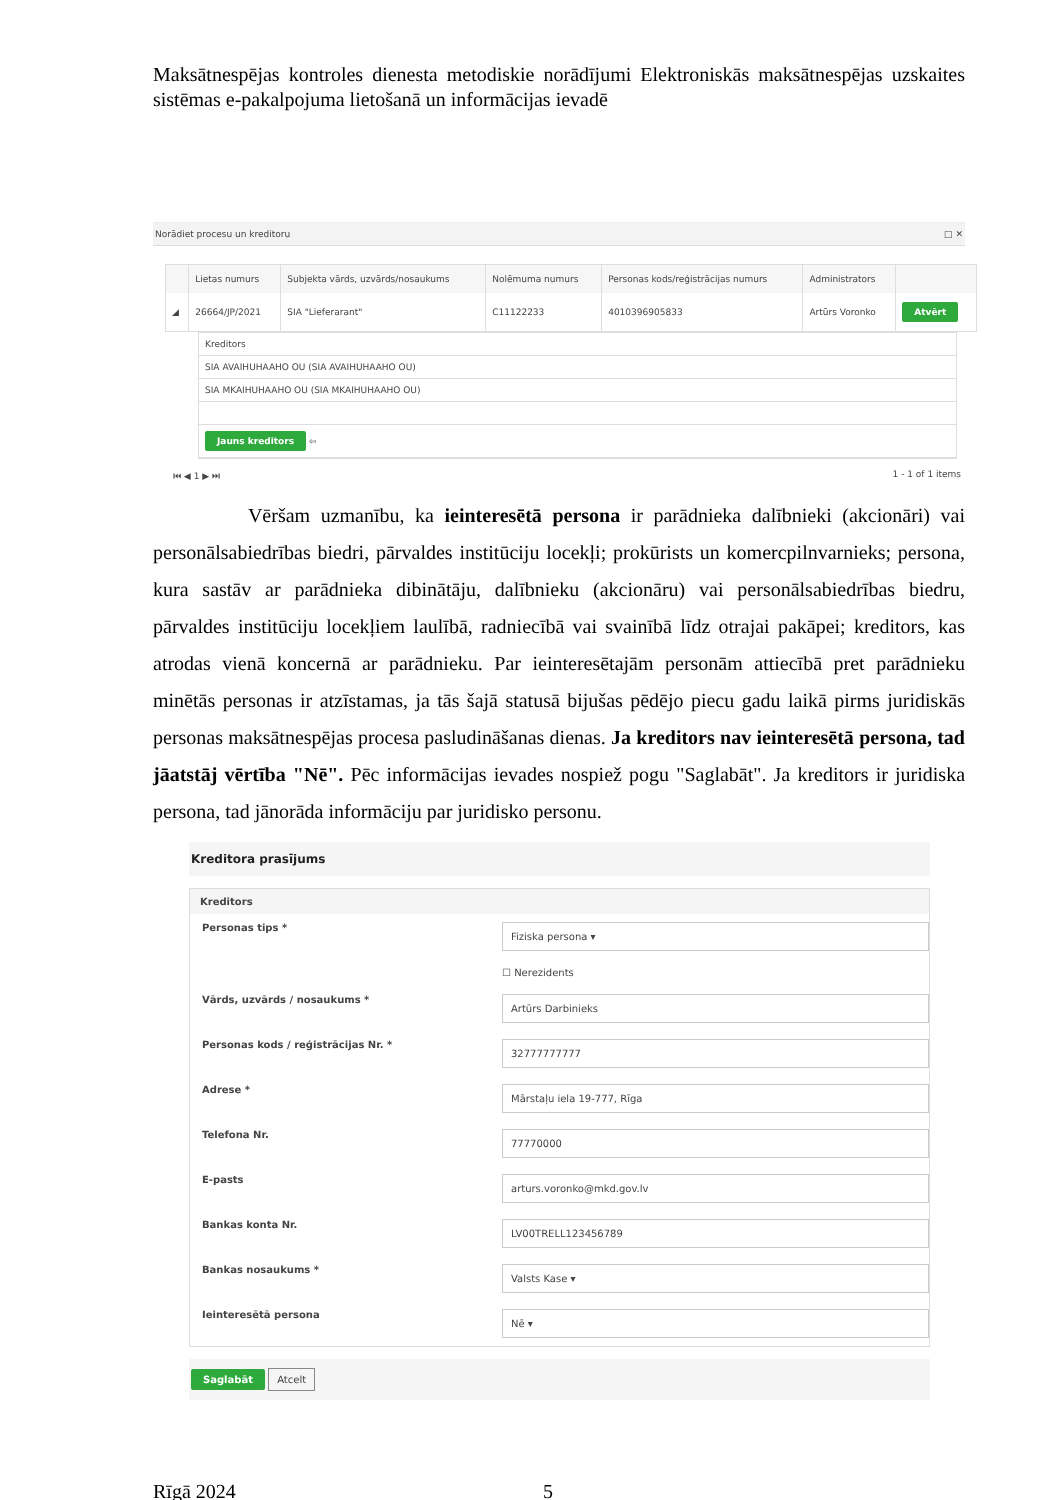Maksātnespējas kontroles dienesta metodiskie norādījumi Elektroniskās maksātnespējas uzskaites sistēmas e-pakalpojuma lietošanā un informācijas ievadē
Norādiet procesu un kreditoru □ ✕
| | Lietas numurs | Subjekta vārds, uzvārds/nosaukums | Nolēmuma numurs | Personas kods/reģistrācijas numurs | Administrators | |
| --- | --- | --- | --- | --- | --- | --- |
| ◢ | 26664/JP/2021 | SIA "Lieferarant" | C11122233 | 4010396905833 | Artūrs Voronko | Atvērt |
Kreditors
SIA AVAIHUHAAHO OU (SIA AVAIHUHAAHO OU)
SIA MKAIHUHAAHO OU (SIA MKAIHUHAAHO OU)
Jauns kreditors ⇦
⏮ ◀ 1 ▶ ⏭ 1 - 1 of 1 items
Vēršam uzmanību, ka ieinteresētā persona ir parādnieka dalībnieki (akcionāri) vai personālsabiedrības biedri, pārvaldes institūciju locekļi; prokūrists un komercpilnvarnieks; persona, kura sastāv ar parādnieka dibinātāju, dalībnieku (akcionāru) vai personālsabiedrības biedru, pārvaldes institūciju locekļiem laulībā, radniecībā vai svainībā līdz otrajai pakāpei; kreditors, kas atrodas vienā koncernā ar parādnieku. Par ieinteresētajām personām attiecībā pret parādnieku minētās personas ir atzīstamas, ja tās šajā statusā bijušas pēdējo piecu gadu laikā pirms juridiskās personas maksātnespējas procesa pasludināšanas dienas. Ja kreditors nav ieinteresētā persona, tad jāatstāj vērtība "Nē". Pēc informācijas ievades nospiež pogu "Saglabāt". Ja kreditors ir juridiska persona, tad jānorāda informāciju par juridisko personu.
Kreditora prasījums
Kreditors
Personas tips * Fiziska persona ▾
☐ Nerezidents
Vārds, uzvārds / nosaukums * Artūrs Darbinieks
Personas kods / reģistrācijas Nr. * 32777777777
Adrese * Mārstaļu iela 19-777, Rīga
Telefona Nr. 77770000
E-pasts arturs.voronko@mkd.gov.lv
Bankas konta Nr. LV00TRELL123456789
Bankas nosaukums * Valsts Kase ▾
Ieinteresētā persona Nē ▾
Saglabāt Atcelt
Rīgā 2024 5